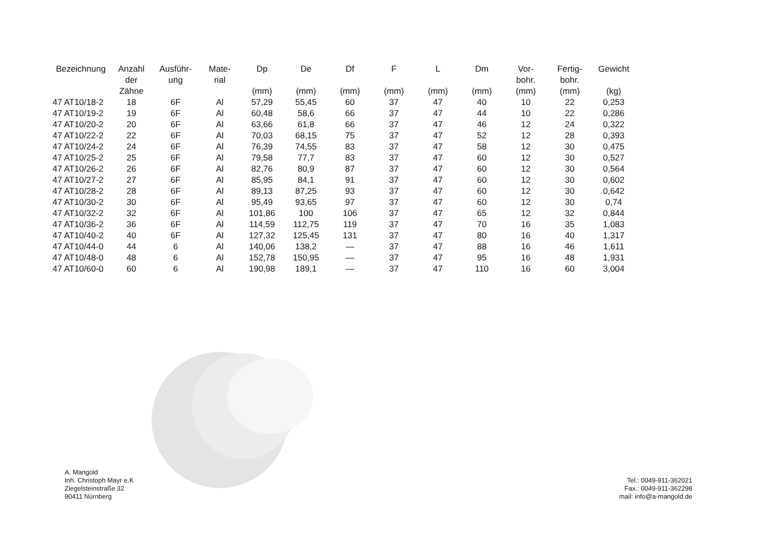| Bezeichnung | Anzahl der Zähne | Ausführ- ung | Mate- rial | Dp (mm) | De (mm) | Df (mm) | F (mm) | L (mm) | Dm (mm) | Vor- bohr. (mm) | Fertig- bohr. (mm) | Gewicht (kg) |
| --- | --- | --- | --- | --- | --- | --- | --- | --- | --- | --- | --- | --- |
| 47 AT10/18-2 | 18 | 6F | Al | 57,29 | 55,45 | 60 | 37 | 47 | 40 | 10 | 22 | 0,253 |
| 47 AT10/19-2 | 19 | 6F | Al | 60,48 | 58,6 | 66 | 37 | 47 | 44 | 10 | 22 | 0,286 |
| 47 AT10/20-2 | 20 | 6F | Al | 63,66 | 61,8 | 66 | 37 | 47 | 46 | 12 | 24 | 0,322 |
| 47 AT10/22-2 | 22 | 6F | Al | 70,03 | 68,15 | 75 | 37 | 47 | 52 | 12 | 28 | 0,393 |
| 47 AT10/24-2 | 24 | 6F | Al | 76,39 | 74,55 | 83 | 37 | 47 | 58 | 12 | 30 | 0,475 |
| 47 AT10/25-2 | 25 | 6F | Al | 79,58 | 77,7 | 83 | 37 | 47 | 60 | 12 | 30 | 0,527 |
| 47 AT10/26-2 | 26 | 6F | Al | 82,76 | 80,9 | 87 | 37 | 47 | 60 | 12 | 30 | 0,564 |
| 47 AT10/27-2 | 27 | 6F | Al | 85,95 | 84,1 | 91 | 37 | 47 | 60 | 12 | 30 | 0,602 |
| 47 AT10/28-2 | 28 | 6F | Al | 89,13 | 87,25 | 93 | 37 | 47 | 60 | 12 | 30 | 0,642 |
| 47 AT10/30-2 | 30 | 6F | Al | 95,49 | 93,65 | 97 | 37 | 47 | 60 | 12 | 30 | 0,74 |
| 47 AT10/32-2 | 32 | 6F | Al | 101,86 | 100 | 106 | 37 | 47 | 65 | 12 | 32 | 0,844 |
| 47 AT10/36-2 | 36 | 6F | Al | 114,59 | 112,75 | 119 | 37 | 47 | 70 | 16 | 35 | 1,083 |
| 47 AT10/40-2 | 40 | 6F | Al | 127,32 | 125,45 | 131 | 37 | 47 | 80 | 16 | 40 | 1,317 |
| 47 AT10/44-0 | 44 | 6 | Al | 140,06 | 138,2 | — | 37 | 47 | 88 | 16 | 46 | 1,611 |
| 47 AT10/48-0 | 48 | 6 | Al | 152,78 | 150,95 | — | 37 | 47 | 95 | 16 | 48 | 1,931 |
| 47 AT10/60-0 | 60 | 6 | Al | 190,98 | 189,1 | — | 37 | 47 | 110 | 16 | 60 | 3,004 |
A. Mangold
Inh. Christoph Mayr e.K
Ziegelsteinstraße 32
90411 Nürnberg
Tel.: 0049-911-362021
Fax.: 0049-911-362298
mail: info@a-mangold.de